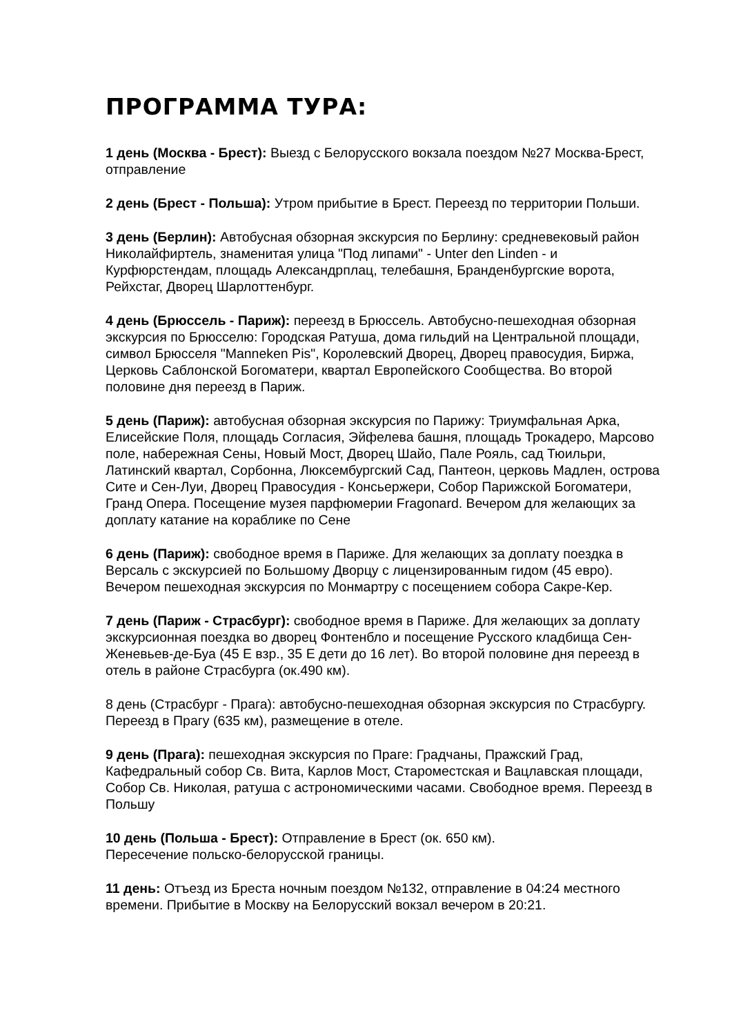ПРОГРАММА ТУРА:
1 день (Москва - Брест): Выезд с Белорусского вокзала поездом №27 Москва-Брест, отправление
2 день (Брест - Польша): Утром прибытие в Брест. Переезд по территории Польши.
3 день (Берлин): Автобусная обзорная экскурсия по Берлину: средневековый район Николайфиртель, знаменитая улица "Под липами" - Unter den Linden - и Курфюрстендам, площадь Александрплац, телебашня, Бранденбургские ворота, Рейхстаг, Дворец Шарлоттенбург.
4 день (Брюссель - Париж): переезд в Брюссель. Автобусно-пешеходная обзорная экскурсия по Брюсселю: Городская Ратуша, дома гильдий на Центральной площади, символ Брюсселя "Manneken Pis", Королевский Дворец, Дворец правосудия, Биржа, Церковь Саблонской Богоматери, квартал Европейского Сообщества. Во второй половине дня переезд в Париж.
5 день (Париж): автобусная обзорная экскурсия по Парижу: Триумфальная Арка, Елисейские Поля, площадь Согласия, Эйфелева башня, площадь Трокадеро, Марсово поле, набережная Сены, Новый Мост, Дворец Шайо, Пале Рояль, сад Тюильри, Латинский квартал, Сорбонна, Люксембургский Сад, Пантеон, церковь Мадлен, острова Сите и Сен-Луи, Дворец Правосудия - Консьержери, Собор Парижской Богоматери, Гранд Опера. Посещение музея парфюмерии Fragonard. Вечером для желающих за доплату катание на кораблике по Сене
6 день (Париж): свободное время в Париже. Для желающих за доплату поездка в Версаль с экскурсией по Большому Дворцу с лицензированным гидом (45 евро). Вечером пешеходная экскурсия по Монмартру с посещением собора Сакре-Кер.
7 день (Париж - Страсбург): свободное время в Париже. Для желающих за доплату экскурсионная поездка во дворец Фонтенбло и посещение Русского кладбища Сен-Женевьев-де-Буа (45 Е взр., 35 Е дети до 16 лет). Во второй половине дня переезд в отель в районе Страсбурга (ок.490 км).
8 день (Страсбург - Прага): автобусно-пешеходная обзорная экскурсия по Страсбургу. Переезд в Прагу (635 км), размещение в отеле.
9 день (Прага): пешеходная экскурсия по Праге: Градчаны, Пражский Град, Кафедральный собор Св. Вита, Карлов Мост, Староместская и Вацлавская площади, Собор Св. Николая, ратуша с астрономическими часами. Свободное время. Переезд в Польшу
10 день (Польша - Брест): Отправление в Брест (ок. 650 км).
Пересечение польско-белорусской границы.
11 день: Отъезд из Бреста ночным поездом №132, отправление в 04:24 местного времени. Прибытие в Москву на Белорусский вокзал вечером в 20:21.